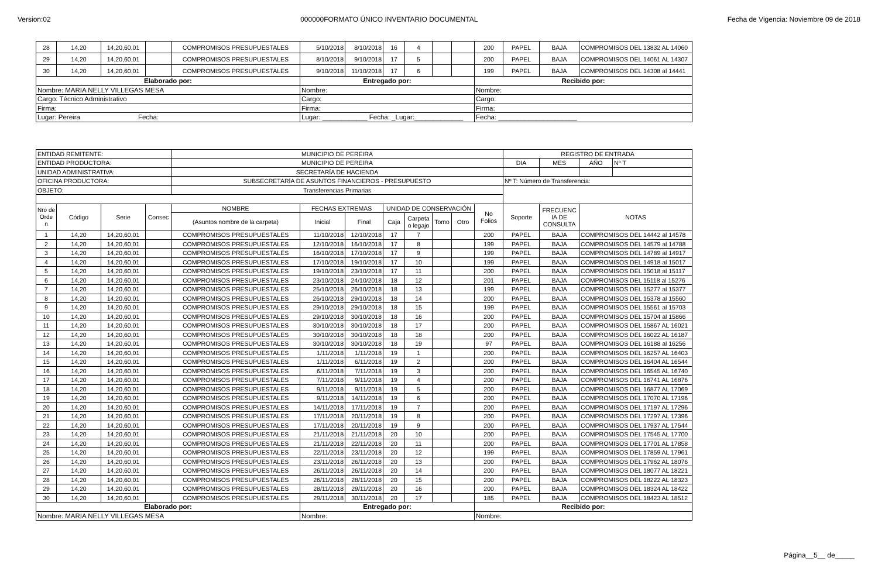Version:02 000000FORMATO ÚNICO INVENTARIO DOCUMENTAL Fecha de Vigencia: Noviembre 09 de 2018
| 28 | 14,20 | 14,20,60,01 | | COMPROMISOS PRESUPUESTALES | 5/10/2018 | 8/10/2018 | 16 | 4 | | | 200 | PAPEL | BAJA | COMPROMISOS DEL 13832 AL 14060 |
| 29 | 14,20 | 14,20,60,01 | | COMPROMISOS PRESUPUESTALES | 8/10/2018 | 9/10/2018 | 17 | 5 | | | 200 | PAPEL | BAJA | COMPROMISOS DEL 14061 AL 14307 |
| 30 | 14,20 | 14,20,60,01 | | COMPROMISOS PRESUPUESTALES | 9/10/2018 | 11/10/2018 | 17 | 6 | | | 199 | PAPEL | BAJA | COMPROMISOS DEL 14308 al 14441 |
| Elaborado por: | | | | | Entregado por: | | | | | | Recibido por: | | | |
| Nombre: MARIA NELLY VILLEGAS MESA | | | | | Nombre: | | | | | | Nombre: | | | |
| Cargo: Técnico Administrativo | | | | | Cargo: | | | | | | Cargo: | | | |
| Firma: | | | | | Firma: | | | | | | Firma: | | | |
| Lugar: Pereira Fecha: | | | | | Lugar: ____________ Fecha: _Lugar:_____________ | | | | | | Fecha: _____________________ | | | |
| ENTIDAD REMITENTE: | | | | MUNICIPIO DE PEREIRA | | | | | | | | REGISTRO DE ENTRADA | | | |
| ENTIDAD PRODUCTORA: | | | | MUNICIPIO DE PEREIRA | | | | | | | | DIA | MES | AÑO | Nº T |
| UNIDAD ADMINISTRATIVA: | | | | SECRETARÍA DE HACIENDA | | | | | | | | | | | |
| OFICINA PRODUCTORA: | | | | SUBSECRETARÍA DE ASUNTOS FINANCIEROS - PRESUPUESTO | | | | | | | | Nº T: Número de Transferencia: | | | |
| OBJETO: | | | | Transferencias Primarias | | | | | | | | | | | |
| Nro de Orde n | Código | Serie | Consec | NOMBRE | FECHAS EXTREMAS | | UNIDAD DE CONSERVACIÓN | | | | No Folios | Soporte | FRECUENC IA DE CONSULTA | NOTAS | |
| | | | | (Asuntos nombre de la carpeta) | Inicial | Final | Caja | Carpeta o legajo | Tomo | Otro | | | | | |
| 1 | 14,20 | 14,20,60,01 | | COMPROMISOS PRESUPUESTALES | 11/10/2018 | 12/10/2018 | 17 | 7 | | | 200 | PAPEL | BAJA | COMPROMISOS DEL 14442 al 14578 | |
| 2 | 14,20 | 14,20,60,01 | | COMPROMISOS PRESUPUESTALES | 12/10/2018 | 16/10/2018 | 17 | 8 | | | 199 | PAPEL | BAJA | COMPROMISOS DEL 14579 al 14788 | |
| 3 | 14,20 | 14,20,60,01 | | COMPROMISOS PRESUPUESTALES | 16/10/2018 | 17/10/2018 | 17 | 9 | | | 199 | PAPEL | BAJA | COMPROMISOS DEL 14789 al 14917 | |
| 4 | 14,20 | 14,20,60,01 | | COMPROMISOS PRESUPUESTALES | 17/10/2018 | 19/10/2018 | 17 | 10 | | | 199 | PAPEL | BAJA | COMPROMISOS DEL 14918 al 15017 | |
| 5 | 14,20 | 14,20,60,01 | | COMPROMISOS PRESUPUESTALES | 19/10/2018 | 23/10/2018 | 17 | 11 | | | 200 | PAPEL | BAJA | COMPROMISOS DEL 15018 al 15117 | |
| 6 | 14,20 | 14,20,60,01 | | COMPROMISOS PRESUPUESTALES | 23/10/2018 | 24/10/2018 | 18 | 12 | | | 201 | PAPEL | BAJA | COMPROMISOS DEL 15118 al 15276 | |
| 7 | 14,20 | 14,20,60,01 | | COMPROMISOS PRESUPUESTALES | 25/10/2018 | 26/10/2018 | 18 | 13 | | | 199 | PAPEL | BAJA | COMPROMISOS DEL 15277 al 15377 | |
| 8 | 14,20 | 14,20,60,01 | | COMPROMISOS PRESUPUESTALES | 26/10/2018 | 29/10/2018 | 18 | 14 | | | 200 | PAPEL | BAJA | COMPROMISOS DEL 15378 al 15560 | |
| 9 | 14,20 | 14,20,60,01 | | COMPROMISOS PRESUPUESTALES | 29/10/2018 | 29/10/2018 | 18 | 15 | | | 199 | PAPEL | BAJA | COMPROMISOS DEL 15561 al 15703 | |
| 10 | 14,20 | 14,20,60,01 | | COMPROMISOS PRESUPUESTALES | 29/10/2018 | 30/10/2018 | 18 | 16 | | | 200 | PAPEL | BAJA | COMPROMISOS DEL 15704 al 15866 | |
| 11 | 14,20 | 14,20,60,01 | | COMPROMISOS PRESUPUESTALES | 30/10/2018 | 30/10/2018 | 18 | 17 | | | 200 | PAPEL | BAJA | COMPROMISOS DEL 15867 AL 16021 | |
| 12 | 14,20 | 14,20,60,01 | | COMPROMISOS PRESUPUESTALES | 30/10/2018 | 30/10/2018 | 18 | 18 | | | 200 | PAPEL | BAJA | COMPROMISOS DEL 16022 AL 16187 | |
| 13 | 14,20 | 14,20,60,01 | | COMPROMISOS PRESUPUESTALES | 30/10/2018 | 30/10/2018 | 18 | 19 | | | 97 | PAPEL | BAJA | COMPROMISOS DEL 16188 al 16256 | |
| 14 | 14,20 | 14,20,60,01 | | COMPROMISOS PRESUPUESTALES | 1/11/2018 | 1/11/2018 | 19 | 1 | | | 200 | PAPEL | BAJA | COMPROMISOS DEL 16257 AL 16403 | |
| 15 | 14,20 | 14,20,60,01 | | COMPROMISOS PRESUPUESTALES | 1/11/2018 | 6/11/2018 | 19 | 2 | | | 200 | PAPEL | BAJA | COMPROMISOS DEL 16404 AL 16544 | |
| 16 | 14,20 | 14,20,60,01 | | COMPROMISOS PRESUPUESTALES | 6/11/2018 | 7/11/2018 | 19 | 3 | | | 200 | PAPEL | BAJA | COMPROMISOS DEL 16545 AL 16740 | |
| 17 | 14,20 | 14,20,60,01 | | COMPROMISOS PRESUPUESTALES | 7/11/2018 | 9/11/2018 | 19 | 4 | | | 200 | PAPEL | BAJA | COMPROMISOS DEL 16741 AL 16876 | |
| 18 | 14,20 | 14,20,60,01 | | COMPROMISOS PRESUPUESTALES | 9/11/2018 | 9/11/2018 | 19 | 5 | | | 200 | PAPEL | BAJA | COMPROMISOS DEL 16877 AL 17069 | |
| 19 | 14,20 | 14,20,60,01 | | COMPROMISOS PRESUPUESTALES | 9/11/2018 | 14/11/2018 | 19 | 6 | | | 200 | PAPEL | BAJA | COMPROMISOS DEL 17070 AL 17196 | |
| 20 | 14,20 | 14,20,60,01 | | COMPROMISOS PRESUPUESTALES | 14/11/2018 | 17/11/2018 | 19 | 7 | | | 200 | PAPEL | BAJA | COMPROMISOS DEL 17197 AL 17296 | |
| 21 | 14,20 | 14,20,60,01 | | COMPROMISOS PRESUPUESTALES | 17/11/2018 | 20/11/2018 | 19 | 8 | | | 200 | PAPEL | BAJA | COMPROMISOS DEL 17297 AL 17396 | |
| 22 | 14,20 | 14,20,60,01 | | COMPROMISOS PRESUPUESTALES | 17/11/2018 | 20/11/2018 | 19 | 9 | | | 200 | PAPEL | BAJA | COMPROMISOS DEL 17937 AL 17544 | |
| 23 | 14,20 | 14,20,60,01 | | COMPROMISOS PRESUPUESTALES | 21/11/2018 | 21/11/2018 | 20 | 10 | | | 200 | PAPEL | BAJA | COMPROMISOS DEL 17545 AL 17700 | |
| 24 | 14,20 | 14,20,60,01 | | COMPROMISOS PRESUPUESTALES | 21/11/2018 | 22/11/2018 | 20 | 11 | | | 200 | PAPEL | BAJA | COMPROMISOS DEL 17701 AL 17858 | |
| 25 | 14,20 | 14,20,60,01 | | COMPROMISOS PRESUPUESTALES | 22/11/2018 | 23/11/2018 | 20 | 12 | | | 199 | PAPEL | BAJA | COMPROMISOS DEL 17859 AL 17961 | |
| 26 | 14,20 | 14,20,60,01 | | COMPROMISOS PRESUPUESTALES | 23/11/2018 | 26/11/2018 | 20 | 13 | | | 200 | PAPEL | BAJA | COMPROMISOS DEL 17962 AL 18076 | |
| 27 | 14,20 | 14,20,60,01 | | COMPROMISOS PRESUPUESTALES | 26/11/2018 | 26/11/2018 | 20 | 14 | | | 200 | PAPEL | BAJA | COMPROMISOS DEL 18077 AL 18221 | |
| 28 | 14,20 | 14,20,60,01 | | COMPROMISOS PRESUPUESTALES | 26/11/2018 | 28/11/2018 | 20 | 15 | | | 200 | PAPEL | BAJA | COMPROMISOS DEL 18222 AL 18323 | |
| 29 | 14,20 | 14,20,60,01 | | COMPROMISOS PRESUPUESTALES | 28/11/2018 | 29/11/2018 | 20 | 16 | | | 200 | PAPEL | BAJA | COMPROMISOS DEL 18324 AL 18422 | |
| 30 | 14,20 | 14,20,60,01 | | COMPROMISOS PRESUPUESTALES | 29/11/2018 | 30/11/2018 | 20 | 17 | | | 185 | PAPEL | BAJA | COMPROMISOS DEL 18423 AL 18512 | |
| Elaborado por: | | | | | Entregado por: | | | | | | Recibido por: | | | | |
| Nombre: MARIA NELLY VILLEGAS MESA | | | | | Nombre: | | | | | | Nombre: | | | | |
Página__5__ de_____